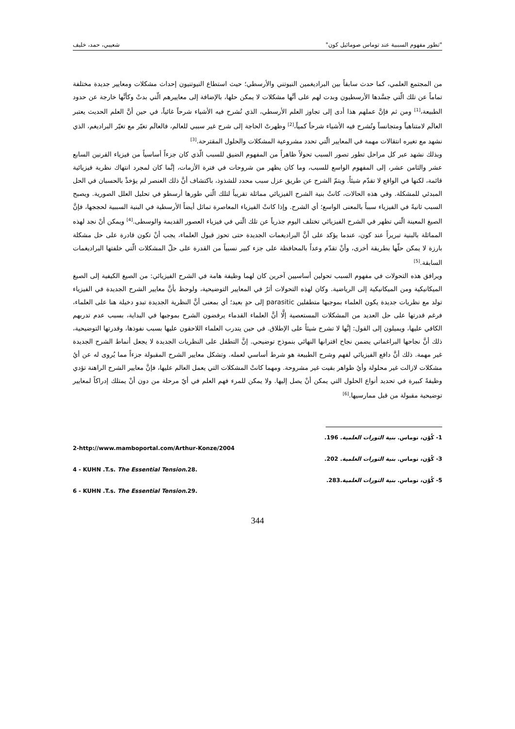"تطور مفهوم السببية عند توماس صومائيل كون" شعيبي، حمد، خليف
من المجتمع العلمي، كما حدث سابقاً بين البراديغمين النيوتني والأرسطي؛ حيث استطاع النيوتنيون إحداث مشكلات ومعايير جديدة مختلفة تماماً عن تلك الّتي جسَّدها الأرسطيون وبدت لهم على أنَّها مشكلات لا يمكن حلها، بالإضافة إلى معاييرهم الّتي بدتْ وكأنَّها خارجة عن حدود الطبيعة،<sup>[1]</sup> ومن ثم فإنَّ عملهم هذا أدى إلى تجاوز العلم الأرسطي، الذي تُشرح فيه الأشياء شرحاً غائياً، في حين أنَّ العلم الحديث يعتبر العالَم لامتناهياً ومتجانساً وتُشرح فيه الأشياء شرحاً كمياً،<sup>[2]</sup> وظهرتْ الحاجة إلى شرح غير سببي للعالم، فالعالَم تغيّر مع تغيّر البراديغم، الذي نشهد مع تغيره انتقالات مهمة في المعايير الّتي تحدد مشروعية المشكلات والحلول المقترحة.<sup>[3]</sup>
وبذلك نشهد عبر كل مراحل تطور تصور السبب تحولاً ظاهراً من المفهوم الضيق للسبب الّذي كان جزءاً أساسياً من فيزياء القرنين السابع عشر والثامن عشر، إلى المفهوم الواسع للسبب، وما كان يظهر من شروحات في فترة الأزمات، إنَّما كان لمجرد انتهاك نظرية فيزيائية قائمة، لكنها في الواقع لا تقدّم شيئاً. ويتمّ الشرح عن طريق عزل سبب محدد للشذوذ، باكتشاف أنَّ ذلك العنصر لم يؤخذْ بالحسبان في الحل المبدئي للمشكلة. وفي هذه الحالات، كانتْ بنية الشرح الفيزيائي مماثلة تقريباً لتلك الّتي طورها أرسطو في تحليل العلل الصورية. ويصبح السبب ثانيةً في الفيزياء سبباً بالمعنى الواسع؛ أي الشرح. وإذا كانتْ الفيزياء المعاصرة تماثل أيضاً الأرسطية في البنية السببية لحججها، فإنَّ الصيغ المعينة الّتي تظهر في الشرح الفيزيائي تختلف اليوم جذرياً عن تلك الّتي في فيزياء العصور القديمة والوسطى.<sup>[4]</sup> ويمكن أنْ نجد لهذه المماثلة بالبنية تبريراً عند كون، عندما يؤكد على أنَّ البراديغمات الجديدة حتى تحوز قبول العلماء، يجب أنْ تكون قادرة على حل مشكلة بارزة لا يمكن حلّها بطريقة أخرى، وأنْ تقدّم وعداً بالمحافظة على جزء كبير نسبياً من القدرة على حلّ المشكلات الّتي خلفتها البراديغمات السابقة.<sup>[5]</sup>
ويرافق هذه التحولات في مفهوم السبب تحولين أساسيين آخرين كان لهما وظيفة هامة في الشرح الفيزيائي: من الصيغ الكيفية إلى الصيغ الميكانيكية ومن الميكانيكية إلى الرياضية. وكان لهذه التحولات أثرٌ في المعايير التوضيحية، ولوحظ بأنَّ معايير الشرح الجديدة في الفيزياء تولد مع نظريات جديدة يكون العلماء بموجبها متطفلين parasitic إلى حدٍ بعيد؛ أي بمعنى أنَّ النظرية الجديدة تبدو دخيلة هنا على العلماء، فرغم قدرتها على حل العديد من المشكلات المستعصية إلَّا أنَّ العلماء القدماء يرفضون الشرح بموجبها في البداية، بسبب عدم تدربهم الكافي عليها، ويميلون إلى القول: إنَّها لا تشرح شيئاً على الإطلاق. في حين يتدرب العلماء اللاحقون عليها بسبب نفوذها، وقدرتها التوضيحية، ذلك أنَّ نجاحها البراغماتي يضمن نجاح اقترانها النهائي بنموذج توضيحي. إنَّ التطفل على النظريات الجديدة لا يجعل أنماط الشرح الجديدة غير مهمة. ذلك أنَّ دافع الفيزيائي لفهم وشرح الطبيعة هو شرط أساسي لعمله. وتشكل معايير الشرح المقبولة جزءاً مما يُروى له عن أيُ مشكلات لازالت غير محلولة وأيُ ظواهر بقيت غير مشروحة. ومهما كانتْ المشكلات التي يعمل العالم عليها، فإنَّ معايير الشرح الراهنة تؤدي وظيفةً كبيرة في تحديد أنواع الحلول التي يمكن أنْ يصل إليها. ولا يمكن للمرء فهم العلم في أيّ مرحلة من دون أنْ يمتلك إدراكاً لمعايير توضيحية مقبولة من قبل ممارسيها.<sup>[6]</sup>
1- كُوْن، توماس. بنية الثورات العلمية. 196.
2-http://www.mamboportal.com/Arthur-Konze/2004
3- كُوْن، توماس. بنية الثورات العلمية. 202.
4 - KUHN .T.s. The Essential Tension.28.
5- كُوْن، توماس. بنية الثورات العلمية.283.
6 - KUHN .T.s. The Essential Tension.29.
344